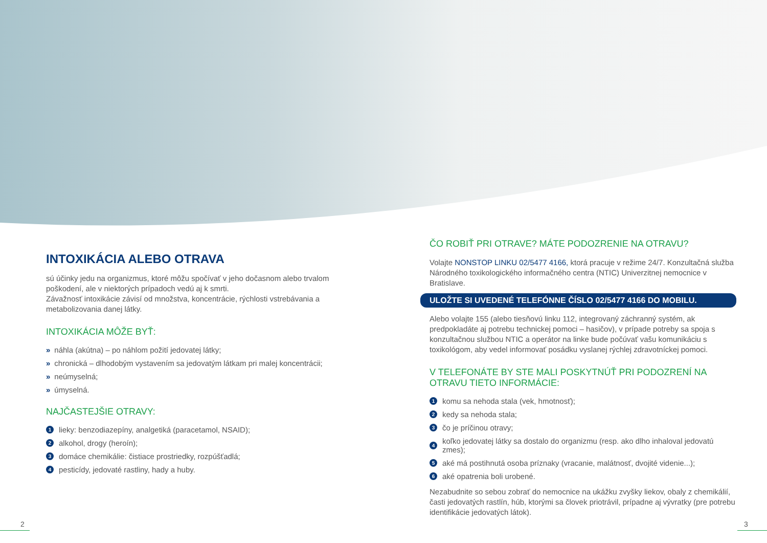INTOXIKÁCIA ALEBO OTRAVA
sú účinky jedu na organizmus, ktoré môžu spočívať v jeho dočasnom alebo trvalom poškodení, ale v niektorých prípadoch vedú aj k smrti.
Závažnosť intoxikácie závisí od množstva, koncentrácie, rýchlosti vstrebávania a metabolizovania danej látky.
INTOXIKÁCIA MÔŽE BYŤ:
» náhla (akútna) – po náhlom požití jedovatej látky;
» chronická – dlhodobým vystavením sa jedovatým látkam pri malej koncentrácii;
» neúmyselná;
» úmyselná.
NAJČASTEJŠIE OTRAVY:
1 lieky: benzodiazepíny, analgetiká (paracetamol, NSAID);
2 alkohol, drogy (heroín);
3 domáce chemikálie: čistiace prostriedky, rozpúšťadlá;
4 pesticídy, jedovaté rastliny, hady a huby.
ČO ROBIŤ PRI OTRAVE? MÁTE PODOZRENIE NA OTRAVU?
Volajte NONSTOP LINKU 02/5477 4166, ktorá pracuje v režime 24/7. Konzultačná služba Národného toxikologického informačného centra (NTIC) Univerzitnej nemocnice v Bratislave.
ULOŽTE SI UVEDENÉ TELEFÓNNE ČÍSLO 02/5477 4166 DO MOBILU.
Alebo volajte 155 (alebo tiesňovú linku 112, integrovaný záchranný systém, ak predpokladáte aj potrebu technickej pomoci – hasičov), v prípade potreby sa spoja s konzultačnou službou NTIC a operátor na linke bude počúvať vašu komunikáciu s toxikológom, aby vedel informovať posádku vyslanej rýchlej zdravotníckej pomoci.
V TELEFONÁTE BY STE MALI POSKYTNÚŤ PRI PODOZRENÍ NA OTRAVU TIETO INFORMÁCIE:
1 komu sa nehoda stala (vek, hmotnosť);
2 kedy sa nehoda stala;
3 čo je príčinou otravy;
4 koľko jedovatej látky sa dostalo do organizmu (resp. ako dlho inhaloval jedovatú zmes);
5 aké má postihnutá osoba príznaky (vracanie, malátnosť, dvojité videnie...);
6 aké opatrenia boli urobené.
Nezabudnite so sebou zobrať do nemocnice na ukážku zvyšky liekov, obaly z chemikálií, časti jedovatých rastlín, húb, ktorými sa človek priotrávil, prípadne aj vývratky (pre potrebu identifikácie jedovatých látok).
2 3